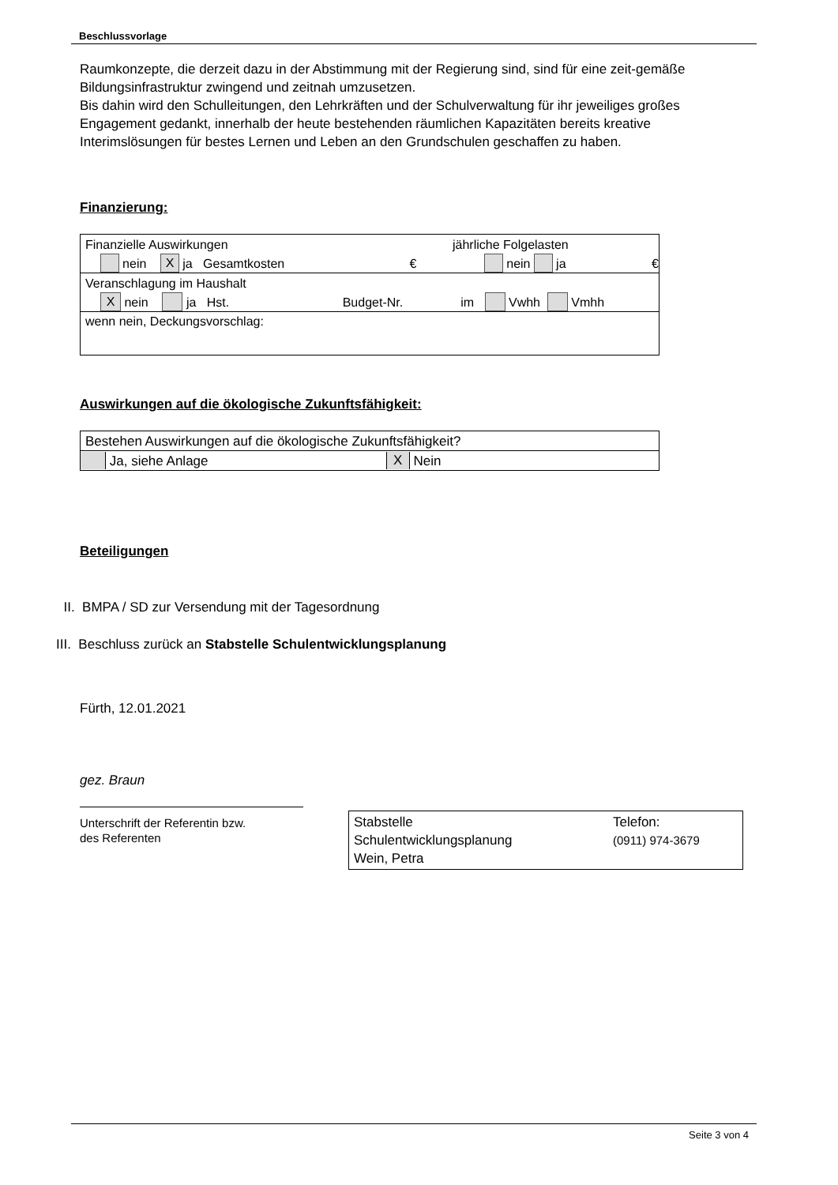Beschlussvorlage
Raumkonzepte, die derzeit dazu in der Abstimmung mit der Regierung sind, sind für eine zeit-gemäße Bildungsinfrastruktur zwingend und zeitnah umzusetzen.
Bis dahin wird den Schulleitungen, den Lehrkräften und der Schulverwaltung für ihr jeweiliges großes Engagement gedankt, innerhalb der heute bestehenden räumlichen Kapazitäten bereits kreative Interimslösungen für bestes Lernen und Leben an den Grundschulen geschaffen zu haben.
Finanzierung:
Finanzielle Auswirkungen jährliche Folgelasten
nein X ja Gesamtkosten € nein ja €
Veranschlagung im Haushalt
X nein ja Hst. Budget-Nr. im Vwhh Vmhh
wenn nein, Deckungsvorschlag:
Auswirkungen auf die ökologische Zukunftsfähigkeit:
Bestehen Auswirkungen auf die ökologische Zukunftsfähigkeit?
Ja, siehe Anlage X Nein
Beteiligungen
II. BMPA / SD zur Versendung mit der Tagesordnung
III. Beschluss zurück an Stabstelle Schulentwicklungsplanung
Fürth, 12.01.2021
gez. Braun
Unterschrift der Referentin bzw.
des Referenten
Stabstelle
Schulentwicklungsplanung
Wein, Petra
Telefon:
(0911) 974-3679
Seite 3 von 4